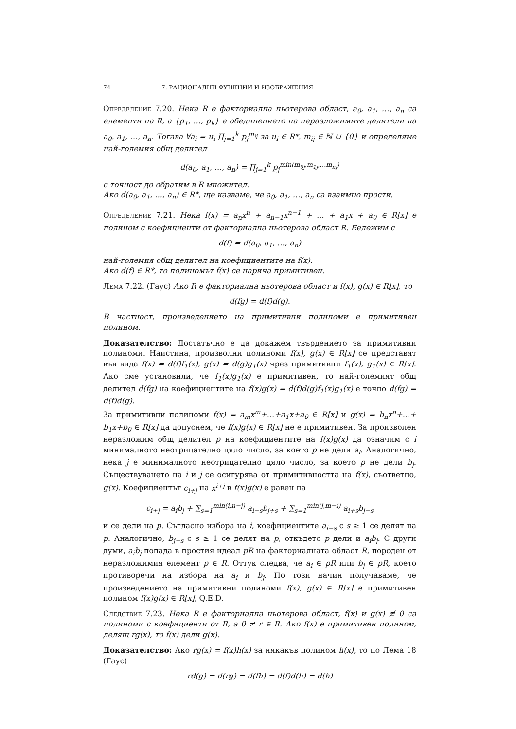74 7. РАЦИОНАЛНИ ФУНКЦИИ И ИЗОБРАЖЕНИЯ
Определение 7.20. Нека R е факториална ньотерова област, a<sub>0</sub>, a<sub>1</sub>, …, a<sub>n</sub> са елементи на R, а {p<sub>1</sub>, …, p<sub>k</sub>} е обединението на неразложимите делители на a<sub>0</sub>, a<sub>1</sub>, …, a<sub>n</sub>. Тогава ∀a<sub>i</sub> = u<sub>i</sub> ∏<sub>j=1</sub><sup>k</sup> p<sub>j</sub><sup>m<sub>ij</sub></sup> за u<sub>i</sub> ∈ R*, m<sub>ij</sub> ∈ ℕ ∪ {0} и определяме най-големия общ делител
d(a<sub>0</sub>, a<sub>1</sub>, …, a<sub>n</sub>) = ∏<sub>j=1</sub><sup>k</sup> p<sub>j</sub><sup>min(m<sub>0j</sub>,m<sub>1j</sub>,…m<sub>nj</sub>)</sup>
с точност до обратим в R множител.
Ако d(a<sub>0</sub>, a<sub>1</sub>, …, a<sub>n</sub>) ∈ R*, ще казваме, че a<sub>0</sub>, a<sub>1</sub>, …, a<sub>n</sub> са взаимно прости.
Определение 7.21. Нека f(x) = a<sub>n</sub>x<sup>n</sup> + a<sub>n−1</sub>x<sup>n−1</sup> + … + a<sub>1</sub>x + a<sub>0</sub> ∈ R[x] е полином с коефициенти от факториална ньотерова област R. Бележим с
d(f) = d(a<sub>0</sub>, a<sub>1</sub>, …, a<sub>n</sub>)
най-големия общ делител на коефициентите на f(x).
Ако d(f) ∈ R*, то полиномът f(x) се нарича примитивен.
Лема 7.22. (Гаус) Ако R е факториална ньотерова област и f(x), g(x) ∈ R[x], то
d(fg) = d(f)d(g).
В частност, произведението на примитивни полиноми е примитивен полином.
Доказателство: Достатъчно е да докажем твърдението за примитивни полиноми. Наистина, произволни полиноми f(x), g(x) ∈ R[x] се представят във вида f(x) = d(f)f<sub>1</sub>(x), g(x) = d(g)g<sub>1</sub>(x) чрез примитивни f<sub>1</sub>(x), g<sub>1</sub>(x) ∈ R[x]. Ако сме установили, че f<sub>1</sub>(x)g<sub>1</sub>(x) е примитивен, то най-големият общ делител d(fg) на коефициентите на f(x)g(x) = d(f)d(g)f<sub>1</sub>(x)g<sub>1</sub>(x) е точно d(fg) = d(f)d(g).
За примитивни полиноми f(x) = a<sub>m</sub>x<sup>m</sup>+…+a<sub>1</sub>x+a<sub>0</sub> ∈ R[x] и g(x) = b<sub>n</sub>x<sup>n</sup>+…+ b<sub>1</sub>x+b<sub>0</sub> ∈ R[x] да допуснем, че f(x)g(x) ∈ R[x] не е примитивен. За произволен неразложим общ делител p на коефициентите на f(x)g(x) да означим с i минималното неотрицателно цяло число, за което p не дели a<sub>i</sub>. Аналогично, нека j е минималното неотрицателно цяло число, за което p не дели b<sub>j</sub>. Съществуването на i и j се осигурява от примитивността на f(x), съответно, g(x). Коефициентът c<sub>i+j</sub> на x<sup>i+j</sup> в f(x)g(x) е равен на
c<sub>i+j</sub> = a<sub>i</sub>b<sub>j</sub> + ∑<sub>s=1</sub><sup>min(i,n−j)</sup> a<sub>i−s</sub>b<sub>j+s</sub> + ∑<sub>s=1</sub><sup>min(j,m−i)</sup> a<sub>i+s</sub>b<sub>j−s</sub>
и се дели на p. Съгласно избора на i, коефициентите a<sub>i−s</sub> с s ≥ 1 се делят на p. Аналогично, b<sub>j−s</sub> с s ≥ 1 се делят на p, откъдето p дели и a<sub>i</sub>b<sub>j</sub>. С други думи, a<sub>i</sub>b<sub>j</sub> попада в простия идеал pR на факториалната област R, породен от неразложимия елемент p ∈ R. Оттук следва, че a<sub>i</sub> ∈ pR или b<sub>j</sub> ∈ pR, което противоречи на избора на a<sub>i</sub> и b<sub>j</sub>. По този начин получаваме, че произведението на примитивни полиноми f(x), g(x) ∈ R[x] е примитивен полином f(x)g(x) ∈ R[x], Q.E.D.
Следствие 7.23. Нека R е факториална ньотерова област, f(x) и g(x) ≢ 0 са полиноми с коефициенти от R, а 0 ≠ r ∈ R. Ако f(x) е примитивен полином, делящ rg(x), то f(x) дели g(x).
Доказателство: Ако rg(x) = f(x)h(x) за някакъв полином h(x), то по Лема 18 (Гаус)
rd(g) = d(rg) = d(fh) = d(f)d(h) = d(h)